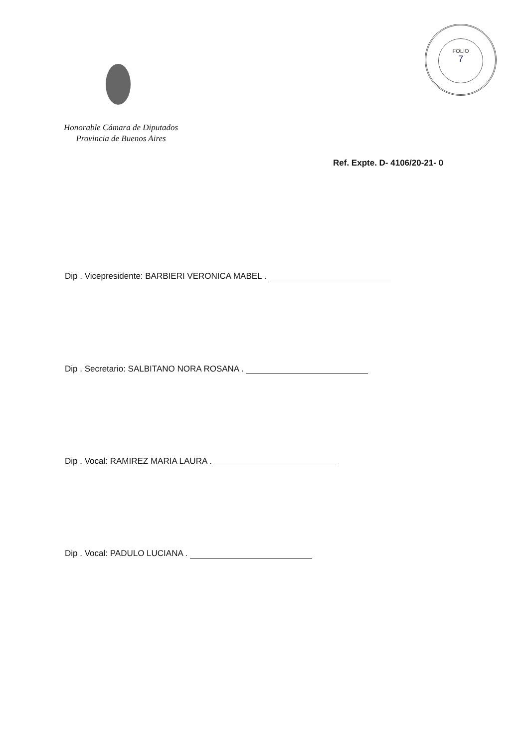FOLIO
7
Honorable Cámara de Diputados
Provincia de Buenos Aires
Ref. Expte. D- 4106/20-21- 0
Dip . Vicepresidente: BARBIERI VERONICA MABEL .
Dip . Secretario: SALBITANO NORA ROSANA .
Dip . Vocal: RAMIREZ MARIA LAURA .
Dip . Vocal: PADULO LUCIANA .